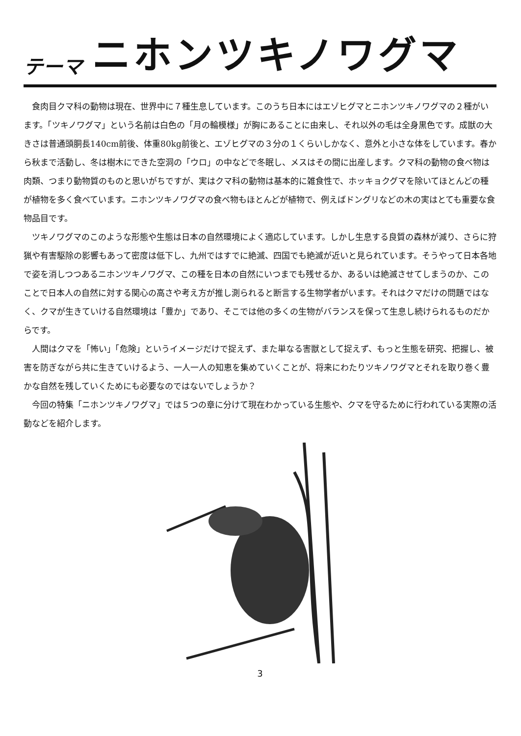テーマ ニホンツキノワグマ
食肉目クマ科の動物は現在、世界中に７種生息しています。このうち日本にはエゾヒグマとニホンツキノワグマの２種がいます。「ツキノワグマ」という名前は白色の「月の輪模様」が胸にあることに由来し、それ以外の毛は全身黒色です。成獣の大きさは普通頭胴長140cm前後、体重80kg前後と、エゾヒグマの３分の１くらいしかなく、意外と小さな体をしています。春から秋まで活動し、冬は樹木にできた空洞の「ウロ」の中などで冬眠し、メスはその間に出産します。クマ科の動物の食べ物は肉類、つまり動物質のものと思いがちですが、実はクマ科の動物は基本的に雑食性で、ホッキョクグマを除いてほとんどの種が植物を多く食べています。ニホンツキノワグマの食べ物もほとんどが植物で、例えばドングリなどの木の実はとても重要な食物品目です。
ツキノワグマのこのような形態や生態は日本の自然環境によく適応しています。しかし生息する良質の森林が減り、さらに狩猟や有害駆除の影響もあって密度は低下し、九州ではすでに絶滅、四国でも絶滅が近いと見られています。そうやって日本各地で姿を消しつつあるニホンツキノワグマ、この種を日本の自然にいつまでも残せるか、あるいは絶滅させてしまうのか、このことで日本人の自然に対する関心の高さや考え方が推し測られると断言する生物学者がいます。それはクマだけの問題ではなく、クマが生きていける自然環境は「豊か」であり、そこでは他の多くの生物がバランスを保って生息し続けられるものだからです。
人間はクマを「怖い」「危険」というイメージだけで捉えず、また単なる害獣として捉えず、もっと生態を研究、把握し、被害を防ぎながら共に生きていけるよう、一人一人の知恵を集めていくことが、将来にわたりツキノワグマとそれを取り巻く豊かな自然を残していくためにも必要なのではないでしょうか？
今回の特集「ニホンツキノワグマ」では５つの章に分けて現在わかっている生態や、クマを守るために行われている実際の活動などを紹介します。
3